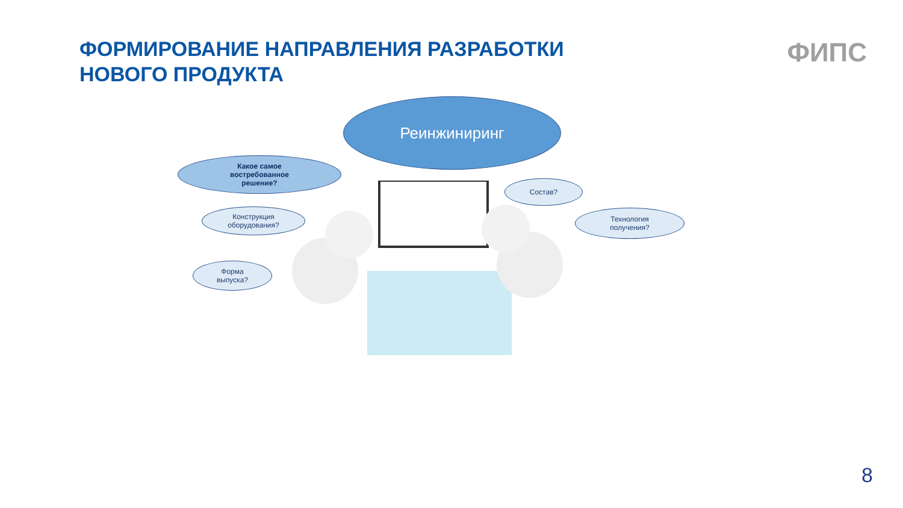ФОРМИРОВАНИЕ НАПРАВЛЕНИЯ РАЗРАБОТКИ
НОВОГО ПРОДУКТА
ФИПС
Реинжиниринг
Какое самое
востребованное
решение?
Конструкция
оборудования?
Форма
выпуска?
Состав?
Технология
получения?
8